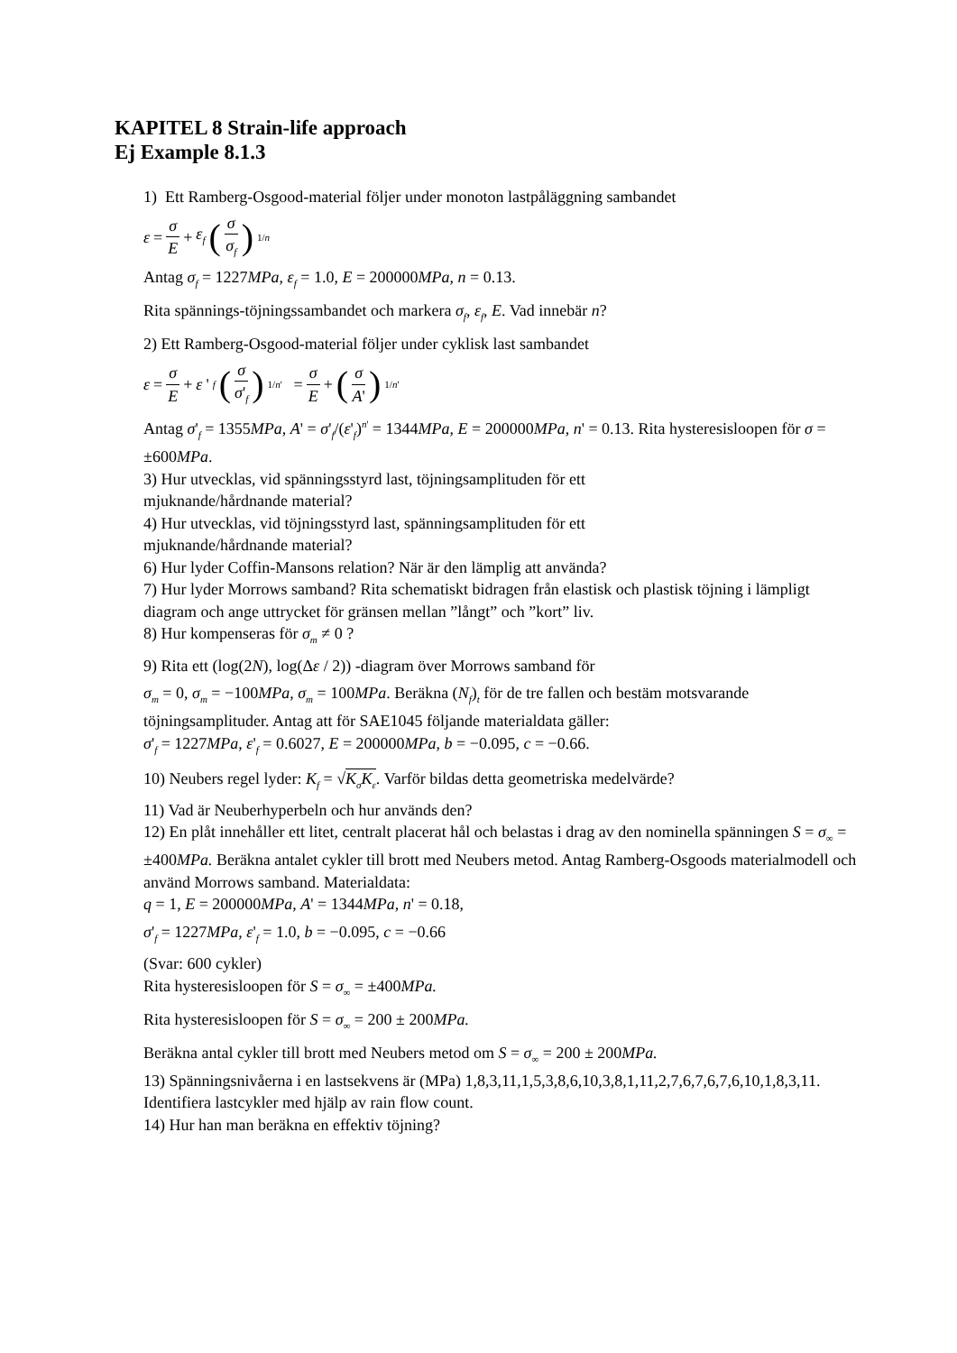KAPITEL 8 Strain-life approach
Ej Example 8.1.3
1) Ett Ramberg-Osgood-material följer under monoton lastpåläggning sambandet
ε = σ E + ε<sub>f</sub> (σ σ<sub>f</sub>)<sup>1/n</sup>
Antag σ<sub>f</sub> = 1227MPa, ε<sub>f</sub> = 1.0, E = 200000MPa, n = 0.13.
Rita spännings-töjningssambandet och markera σ<sub>f</sub>, ε<sub>f</sub>, E. Vad innebär n?
2) Ett Ramberg-Osgood-material följer under cyklisk last sambandet
ε = σ E + ε '<sub>f</sub> (σ σ'<sub>f</sub>)<sup>1/n'</sup> = σ E + (σ A')<sup>1/n'</sup>
Antag σ'<sub>f</sub> = 1355MPa, A' = σ'<sub>f</sub>/(ε'<sub>f</sub>)<sup>n'</sup> = 1344MPa, E = 200000MPa, n' = 0.13. Rita hysteresisloopen för σ = ±600MPa.
3) Hur utvecklas, vid spänningsstyrd last, töjningsamplituden för ett
mjuknande/hårdnande material?
4) Hur utvecklas, vid töjningsstyrd last, spänningsamplituden för ett
mjuknande/hårdnande material?
6) Hur lyder Coffin-Mansons relation? När är den lämplig att använda?
7) Hur lyder Morrows samband? Rita schematiskt bidragen från elastisk och plastisk töjning i lämpligt diagram och ange uttrycket för gränsen mellan ”långt” och ”kort” liv.
8) Hur kompenseras för σ<sub>m</sub> ≠ 0 ?
9) Rita ett (log(2N), log(Δε / 2)) -diagram över Morrows samband för
σ<sub>m</sub> = 0, σ<sub>m</sub> = −100MPa, σ<sub>m</sub> = 100MPa. Beräkna (N<sub>f</sub>)<sub>t</sub> för de tre fallen och bestäm motsvarande töjningsamplituder. Antag att för SAE1045 följande materialdata gäller:
σ'<sub>f</sub> = 1227MPa, ε'<sub>f</sub> = 0.6027, E = 200000MPa, b = −0.095, c = −0.66.
10) Neubers regel lyder: K<sub>f</sub> = √K<sub>σ</sub>K<sub>ε</sub>. Varför bildas detta geometriska medelvärde?
11) Vad är Neuberhyperbeln och hur används den?
12) En plåt innehåller ett litet, centralt placerat hål och belastas i drag av den nominella spänningen S = σ<sub>∞</sub> = ±400MPa. Beräkna antalet cykler till brott med Neubers metod. Antag Ramberg-Osgoods materialmodell och använd Morrows samband. Materialdata:
q = 1, E = 200000MPa, A' = 1344MPa, n' = 0.18,
σ'<sub>f</sub> = 1227MPa, ε'<sub>f</sub> = 1.0, b = −0.095, c = −0.66
(Svar: 600 cykler)
Rita hysteresisloopen för S = σ<sub>∞</sub> = ±400MPa.
Rita hysteresisloopen för S = σ<sub>∞</sub> = 200 ± 200MPa.
Beräkna antal cykler till brott med Neubers metod om S = σ<sub>∞</sub> = 200 ± 200MPa.
13) Spänningsnivåerna i en lastsekvens är (MPa) 1,8,3,11,1,5,3,8,6,10,3,8,1,11,2,7,6,7,6,7,6,10,1,8,3,11. Identifiera lastcykler med hjälp av rain flow count.
14) Hur han man beräkna en effektiv töjning?